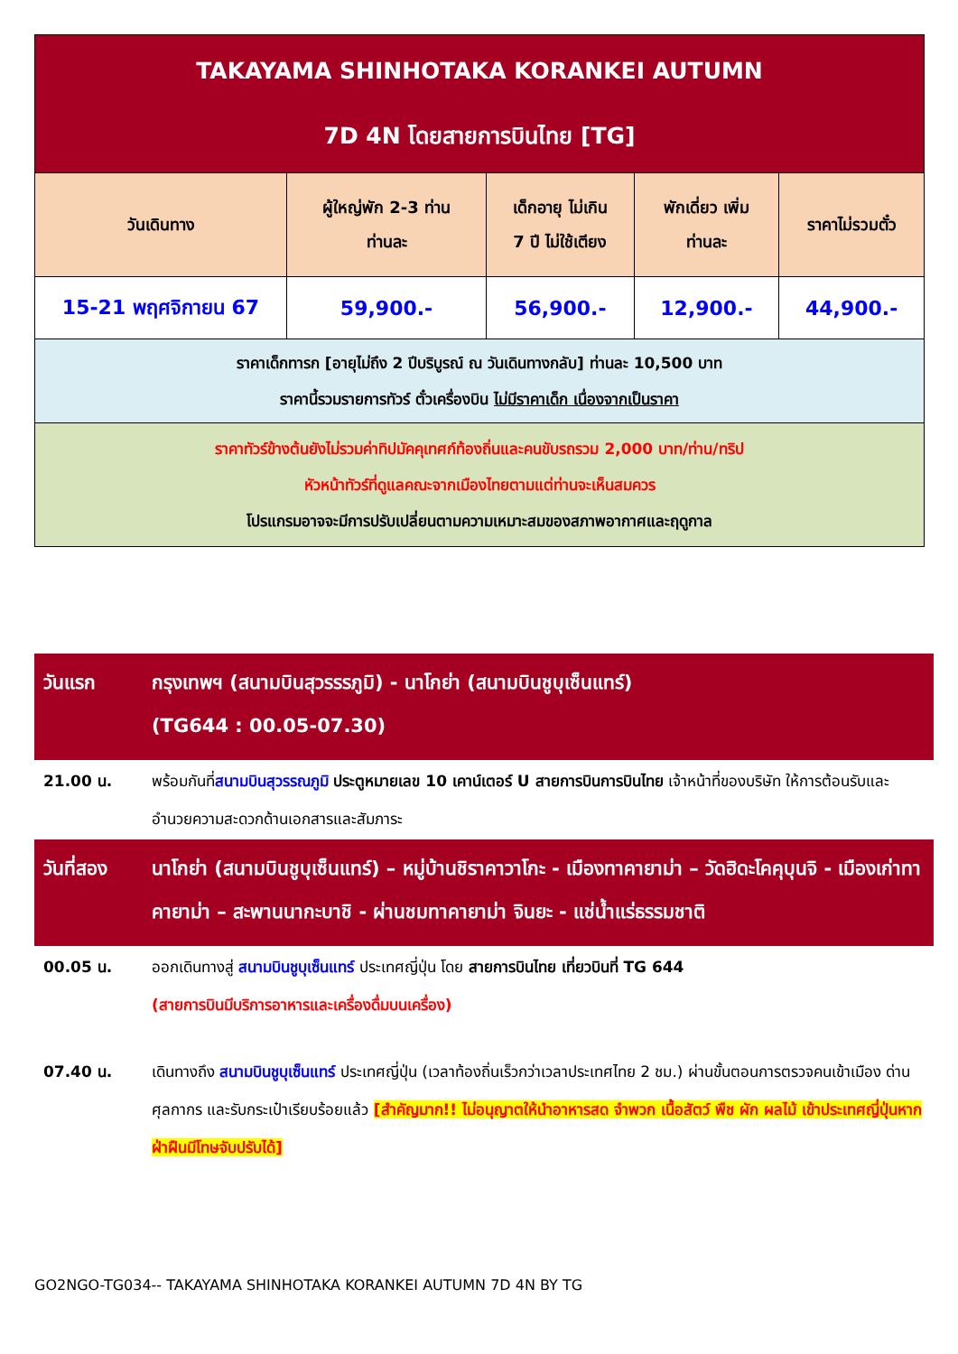| TAKAYAMA SHINHOTAKA KORANKEI AUTUMN 7D 4N โดยสายการบินไทย [TG] | | | | |
| วันเดินทาง | ผู้ใหญ่พัก 2-3 ท่าน ท่านละ | เด็กอายุ ไม่เกิน 7 ปี ไม่ใช้เตียง | พักเดี่ยว เพิ่ม ท่านละ | ราคาไม่รวมตั๋ว |
| 15-21 พฤศจิกายน 67 | 59,900.- | 56,900.- | 12,900.- | 44,900.- |
| ราคาเด็กทารก [อายุไม่ถึง 2 ปีบริบูรณ์ ณ วันเดินทางกลับ] ท่านละ 10,500 บาท ราคานี้รวมรายการทัวร์ ตั๋วเครื่องบิน ไม่มีราคาเด็ก เนื่องจากเป็นราคา | | | | |
| ราคาทัวร์ข้างต้นยังไม่รวมค่าทิปมัคคุเทศก์ท้องถิ่นและคนขับรถรวม 2,000 บาท/ท่าน/ทริป หัวหน้าทัวร์ที่ดูแลคณะจากเมืองไทยตามแต่ท่านจะเห็นสมควร โปรแกรมอาจจะมีการปรับเปลี่ยนตามความเหมาะสมของสภาพอากาศและฤดูกาล | | | | |
| วันแรก | กรุงเทพฯ (สนามบินสุวรรรภูมิ) - นาโกย่า (สนามบินชูบุเซ็นแทร์) (TG644 : 00.05-07.30) |
| 21.00 น. | พร้อมกันที่ สนามบินสุวรรณภูมิ ประตูหมายเลข 10 เคาน์เตอร์ U สายการบินการบินไทย เจ้าหน้าที่ของบริษัท ให้การต้อนรับและอำนวยความสะดวกด้านเอกสารและสัมภาระ |
| วันที่สอง | นาโกย่า (สนามบินชูบุเซ็นแทร์) – หมู่บ้านชิราคาวาโกะ - เมืองทาคายาม่า – วัดฮิดะโคคุบุนจิ - เมืองเก่าทาคายาม่า – สะพานนากะบาชิ - ผ่านชมทาคายาม่า จินยะ - แช่น้ำแร่ธรรมชาติ |
| 00.05 น. | ออกเดินทางสู่ สนามบินชูบุเซ็นแทร์ ประเทศญี่ปุ่น โดย สายการบินไทย เที่ยวบินที่ TG 644 (สายการบินมีบริการอาหารและเครื่องดื่มบนเครื่อง) |
| 07.40 น. | เดินทางถึง สนามบินชูบุเซ็นแทร์ ประเทศญี่ปุ่น (เวลาท้องถิ่นเร็วกว่าเวลาประเทศไทย 2 ชม.) ผ่านขั้นตอนการตรวจคนเข้าเมือง ด่านศุลกากร และรับกระเป๋าเรียบร้อยแล้ว [สำคัญมาก!! ไม่อนุญาตให้นำอาหารสด จำพวก เนื้อสัตว์ พืช ผัก ผลไม้ เข้าประเทศญี่ปุ่นหากฝ่าฝืนมีโทษจับปรับได้] |
GO2NGO-TG034-- TAKAYAMA SHINHOTAKA KORANKEI AUTUMN 7D 4N BY TG